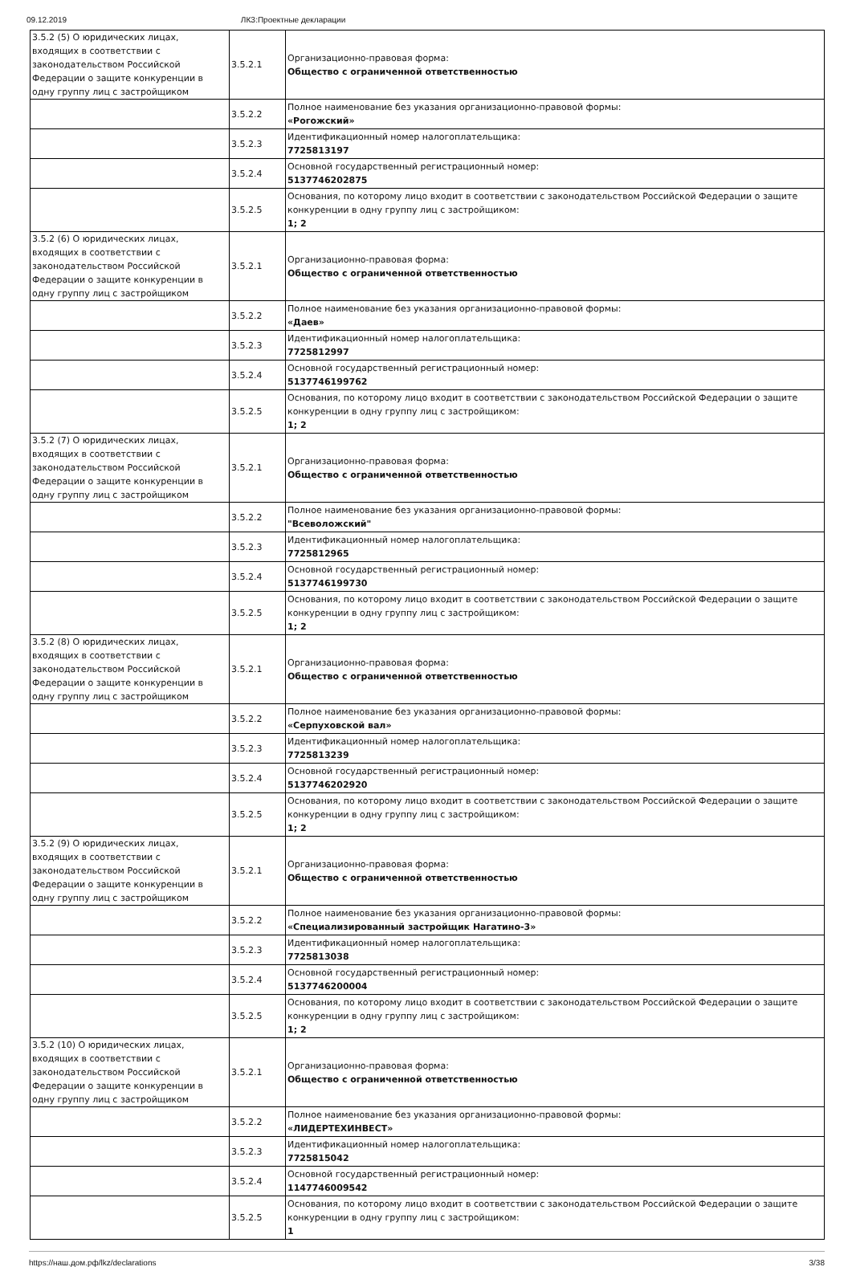09.12.2019 ЛКЗ:Проектные декларации
| 3.5.2 (5) О юридических лицах, входящих в соответствии с законодательством Российской Федерации о защите конкуренции в одну группу лиц с застройщиком | 3.5.2.1 | Организационно-правовая форма: Общество с ограниченной ответственностью |
| | 3.5.2.2 | Полное наименование без указания организационно-правовой формы: «Рогожский» |
| | 3.5.2.3 | Идентификационный номер налогоплательщика: 7725813197 |
| | 3.5.2.4 | Основной государственный регистрационный номер: 5137746202875 |
| | 3.5.2.5 | Основания, по которому лицо входит в соответствии с законодательством Российской Федерации о защите конкуренции в одну группу лиц с застройщиком: 1; 2 |
| 3.5.2 (6) О юридических лицах, входящих в соответствии с законодательством Российской Федерации о защите конкуренции в одну группу лиц с застройщиком | 3.5.2.1 | Организационно-правовая форма: Общество с ограниченной ответственностью |
| | 3.5.2.2 | Полное наименование без указания организационно-правовой формы: «Даев» |
| | 3.5.2.3 | Идентификационный номер налогоплательщика: 7725812997 |
| | 3.5.2.4 | Основной государственный регистрационный номер: 5137746199762 |
| | 3.5.2.5 | Основания, по которому лицо входит в соответствии с законодательством Российской Федерации о защите конкуренции в одну группу лиц с застройщиком: 1; 2 |
| 3.5.2 (7) О юридических лицах, входящих в соответствии с законодательством Российской Федерации о защите конкуренции в одну группу лиц с застройщиком | 3.5.2.1 | Организационно-правовая форма: Общество с ограниченной ответственностью |
| | 3.5.2.2 | Полное наименование без указания организационно-правовой формы: "Всеволожский" |
| | 3.5.2.3 | Идентификационный номер налогоплательщика: 7725812965 |
| | 3.5.2.4 | Основной государственный регистрационный номер: 5137746199730 |
| | 3.5.2.5 | Основания, по которому лицо входит в соответствии с законодательством Российской Федерации о защите конкуренции в одну группу лиц с застройщиком: 1; 2 |
| 3.5.2 (8) О юридических лицах, входящих в соответствии с законодательством Российской Федерации о защите конкуренции в одну группу лиц с застройщиком | 3.5.2.1 | Организационно-правовая форма: Общество с ограниченной ответственностью |
| | 3.5.2.2 | Полное наименование без указания организационно-правовой формы: «Серпуховской вал» |
| | 3.5.2.3 | Идентификационный номер налогоплательщика: 7725813239 |
| | 3.5.2.4 | Основной государственный регистрационный номер: 5137746202920 |
| | 3.5.2.5 | Основания, по которому лицо входит в соответствии с законодательством Российской Федерации о защите конкуренции в одну группу лиц с застройщиком: 1; 2 |
| 3.5.2 (9) О юридических лицах, входящих в соответствии с законодательством Российской Федерации о защите конкуренции в одну группу лиц с застройщиком | 3.5.2.1 | Организационно-правовая форма: Общество с ограниченной ответственностью |
| | 3.5.2.2 | Полное наименование без указания организационно-правовой формы: «Специализированный застройщик Нагатино-3» |
| | 3.5.2.3 | Идентификационный номер налогоплательщика: 7725813038 |
| | 3.5.2.4 | Основной государственный регистрационный номер: 5137746200004 |
| | 3.5.2.5 | Основания, по которому лицо входит в соответствии с законодательством Российской Федерации о защите конкуренции в одну группу лиц с застройщиком: 1; 2 |
| 3.5.2 (10) О юридических лицах, входящих в соответствии с законодательством Российской Федерации о защите конкуренции в одну группу лиц с застройщиком | 3.5.2.1 | Организационно-правовая форма: Общество с ограниченной ответственностью |
| | 3.5.2.2 | Полное наименование без указания организационно-правовой формы: «ЛИДЕРТЕХИНВЕСТ» |
| | 3.5.2.3 | Идентификационный номер налогоплательщика: 7725815042 |
| | 3.5.2.4 | Основной государственный регистрационный номер: 1147746009542 |
| | 3.5.2.5 | Основания, по которому лицо входит в соответствии с законодательством Российской Федерации о защите конкуренции в одну группу лиц с застройщиком: 1 |
https://наш.дом.рф/lkz/declarations 3/38